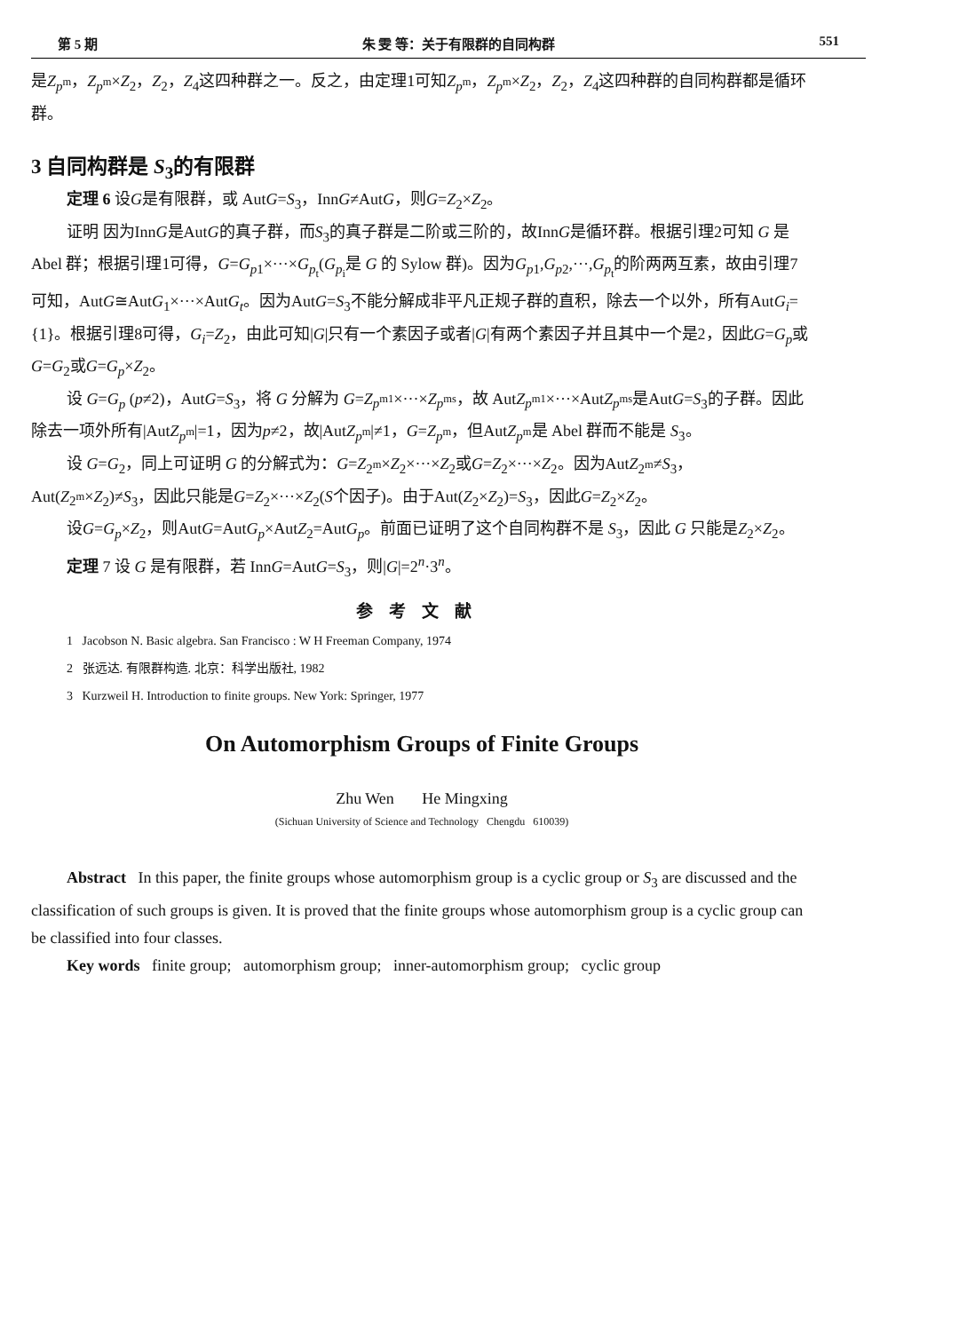第 5 期 朱 雯 等：关于有限群的自同构群 551
是Z<sub>p<sup>m</sup></sub>，Z<sub>p<sup>m</sup></sub>×Z<sub>2</sub>，Z<sub>2</sub>，Z<sub>4</sub>这四种群之一。反之，由定理1可知Z<sub>p<sup>m</sup></sub>，Z<sub>p<sup>m</sup></sub>×Z<sub>2</sub>，Z<sub>2</sub>，Z<sub>4</sub>这四种群的自同构群都是循环群。
3 自同构群是 S<sub>3</sub>的有限群
定理 6 设G是有限群，或 AutG=S<sub>3</sub>，InnG≠AutG，则G=Z<sub>2</sub>×Z<sub>2</sub>。
证明 因为InnG是AutG的真子群，而S<sub>3</sub>的真子群是二阶或三阶的，故InnG是循环群。根据引理2可知 G 是 Abel 群；根据引理1可得，G=G<sub>p1</sub>×···×G<sub>p<sub>t</sub></sub>(G<sub>p<sub>i</sub></sub>是 G 的 Sylow 群)。因为G<sub>p1</sub>,G<sub>p2</sub>,···,G<sub>p<sub>t</sub></sub>的阶两两互素，故由引理7可知，AutG≅AutG<sub>1</sub>×···×AutG<sub>t</sub>。因为AutG=S<sub>3</sub>不能分解成非平凡正规子群的直积，除去一个以外，所有AutG<sub>i</sub>={1}。根据引理8可得，G<sub>i</sub>=Z<sub>2</sub>，由此可知|G|只有一个素因子或者|G|有两个素因子并且其中一个是2，因此G=G<sub>p</sub>或G=G<sub>2</sub>或G=G<sub>p</sub>×Z<sub>2</sub>。
设 G=G<sub>p</sub> (p≠2)，AutG=S<sub>3</sub>，将 G 分解为 G=Z<sub>p<sup>m1</sup></sub>×···×Z<sub>p<sup>ms</sup></sub>，故 AutZ<sub>p<sup>m1</sup></sub>×···×AutZ<sub>p<sup>ms</sup></sub>是AutG=S<sub>3</sub>的子群。因此除去一项外所有|AutZ<sub>p<sup>m</sup></sub>|=1，因为p≠2，故|AutZ<sub>p<sup>m</sup></sub>|≠1，G=Z<sub>p<sup>m</sup></sub>，但AutZ<sub>p<sup>m</sup></sub>是 Abel 群而不能是 S<sub>3</sub>。
设 G=G<sub>2</sub>，同上可证明 G 的分解式为：G=Z<sub>2<sup>m</sup></sub>×Z<sub>2</sub>×···×Z<sub>2</sub>或G=Z<sub>2</sub>×···×Z<sub>2</sub>。因为AutZ<sub>2<sup>m</sup></sub>≠S<sub>3</sub>，Aut(Z<sub>2<sup>m</sup></sub>×Z<sub>2</sub>)≠S<sub>3</sub>，因此只能是G=Z<sub>2</sub>×···×Z<sub>2</sub>(S个因子)。由于Aut(Z<sub>2</sub>×Z<sub>2</sub>)=S<sub>3</sub>，因此G=Z<sub>2</sub>×Z<sub>2</sub>。
设G=G<sub>p</sub>×Z<sub>2</sub>，则AutG=AutG<sub>p</sub>×AutZ<sub>2</sub>=AutG<sub>p</sub>。前面已证明了这个自同构群不是 S<sub>3</sub>，因此 G 只能是Z<sub>2</sub>×Z<sub>2</sub>。
定理 7 设 G 是有限群，若 InnG=AutG=S<sub>3</sub>，则|G|=2<sup>n</sup>·3<sup>n</sup>。
参考文献
1 Jacobson N. Basic algebra. San Francisco : W H Freeman Company, 1974
2 张远达. 有限群构造. 北京：科学出版社, 1982
3 Kurzweil H. Introduction to finite groups. New York: Springer, 1977
On Automorphism Groups of Finite Groups
Zhu Wen He Mingxing
(Sichuan University of Science and Technology Chengdu 610039)
Abstract In this paper, the finite groups whose automorphism group is a cyclic group or S<sub>3</sub> are discussed and the classification of such groups is given. It is proved that the finite groups whose automorphism group is a cyclic group can be classified into four classes.
Key words finite group; automorphism group; inner-automorphism group; cyclic group